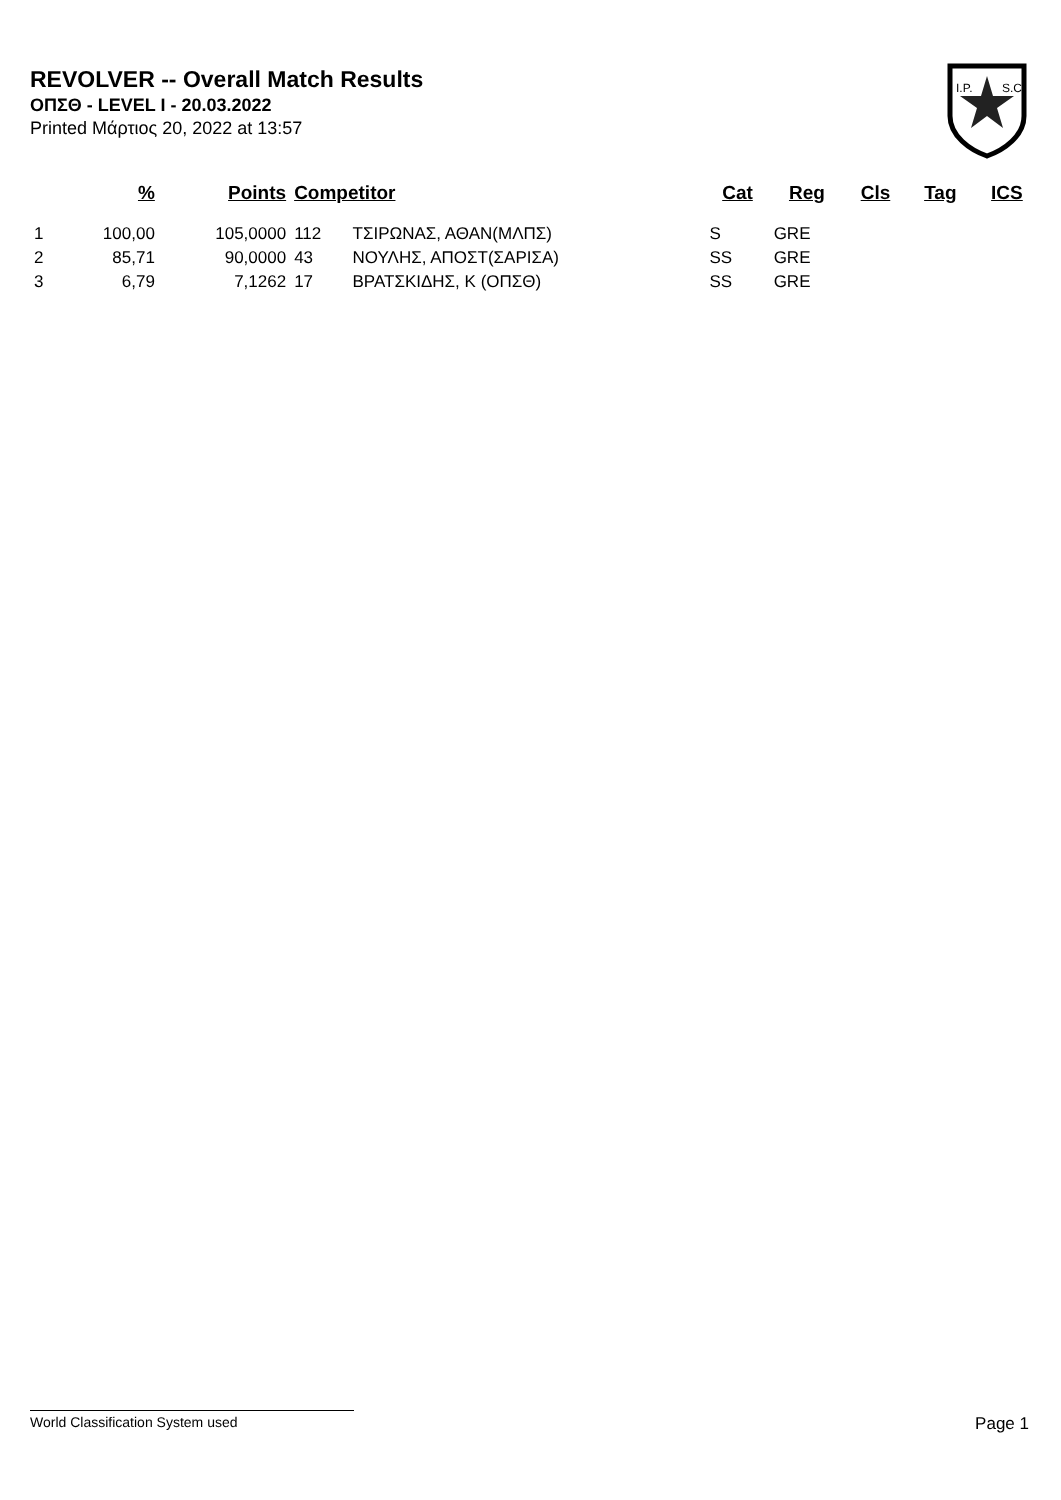REVOLVER -- Overall Match Results
ΟΠΣΘ - LEVEL I - 20.03.2022
Printed Μάρτιος 20, 2022 at 13:57
I.P.
S.C.
| | % | Points | Competitor | | Cat | Reg | Cls | Tag | ICS |
| --- | --- | --- | --- | --- | --- | --- | --- | --- | --- |
| 1 | 100,00 | 105,0000 | 112 | ΤΣΙΡΩΝΑΣ, ΑΘΑΝ(ΜΛΠΣ) | S | GRE | | | |
| 2 | 85,71 | 90,0000 | 43 | ΝΟΥΛΗΣ, ΑΠΟΣΤ(ΣΑΡΙΣΑ) | SS | GRE | | | |
| 3 | 6,79 | 7,1262 | 17 | ΒΡΑΤΣΚΙΔΗΣ, Κ (ΟΠΣΘ) | SS | GRE | | | |
World Classification System used Page 1